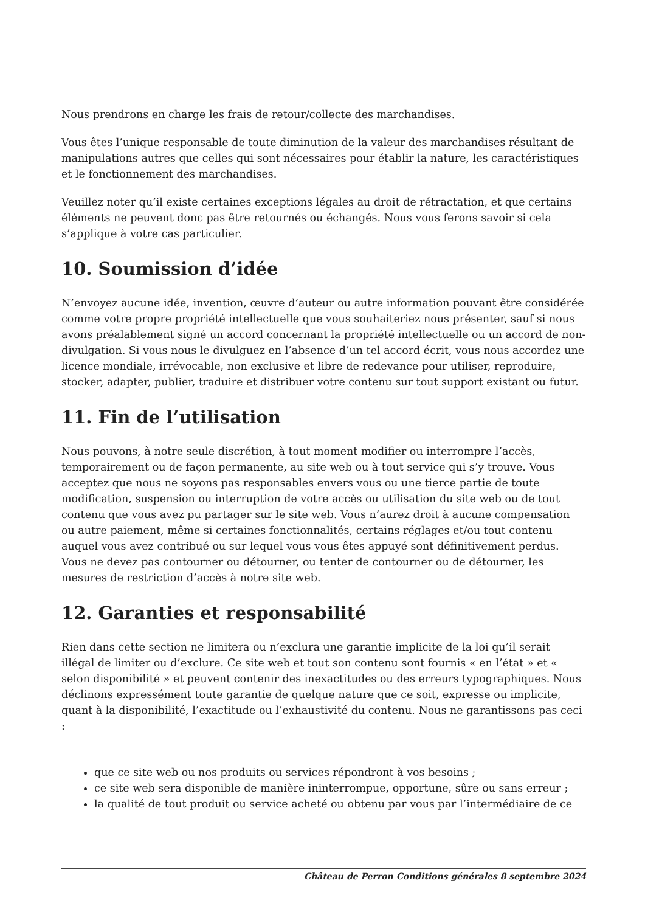Nous prendrons en charge les frais de retour/collecte des marchandises.
Vous êtes l’unique responsable de toute diminution de la valeur des marchandises résultant de manipulations autres que celles qui sont nécessaires pour établir la nature, les caractéristiques et le fonctionnement des marchandises.
Veuillez noter qu’il existe certaines exceptions légales au droit de rétractation, et que certains éléments ne peuvent donc pas être retournés ou échangés. Nous vous ferons savoir si cela s’applique à votre cas particulier.
10. Soumission d’idée
N’envoyez aucune idée, invention, œuvre d’auteur ou autre information pouvant être considérée comme votre propre propriété intellectuelle que vous souhaiteriez nous présenter, sauf si nous avons préalablement signé un accord concernant la propriété intellectuelle ou un accord de non-divulgation. Si vous nous le divulguez en l’absence d’un tel accord écrit, vous nous accordez une licence mondiale, irrévocable, non exclusive et libre de redevance pour utiliser, reproduire, stocker, adapter, publier, traduire et distribuer votre contenu sur tout support existant ou futur.
11. Fin de l’utilisation
Nous pouvons, à notre seule discrétion, à tout moment modifier ou interrompre l’accès, temporairement ou de façon permanente, au site web ou à tout service qui s’y trouve. Vous acceptez que nous ne soyons pas responsables envers vous ou une tierce partie de toute modification, suspension ou interruption de votre accès ou utilisation du site web ou de tout contenu que vous avez pu partager sur le site web. Vous n’aurez droit à aucune compensation ou autre paiement, même si certaines fonctionnalités, certains réglages et/ou tout contenu auquel vous avez contribué ou sur lequel vous vous êtes appuyé sont définitivement perdus. Vous ne devez pas contourner ou détourner, ou tenter de contourner ou de détourner, les mesures de restriction d’accès à notre site web.
12. Garanties et responsabilité
Rien dans cette section ne limitera ou n’exclura une garantie implicite de la loi qu’il serait illégal de limiter ou d’exclure. Ce site web et tout son contenu sont fournis « en l’état » et « selon disponibilité » et peuvent contenir des inexactitudes ou des erreurs typographiques. Nous déclinons expressément toute garantie de quelque nature que ce soit, expresse ou implicite, quant à la disponibilité, l’exactitude ou l’exhaustivité du contenu. Nous ne garantissons pas ceci :
que ce site web ou nos produits ou services répondront à vos besoins ;
ce site web sera disponible de manière ininterrompue, opportune, sûre ou sans erreur ;
la qualité de tout produit ou service acheté ou obtenu par vous par l’intermédiaire de ce
Château de Perron Conditions générales 8 septembre 2024